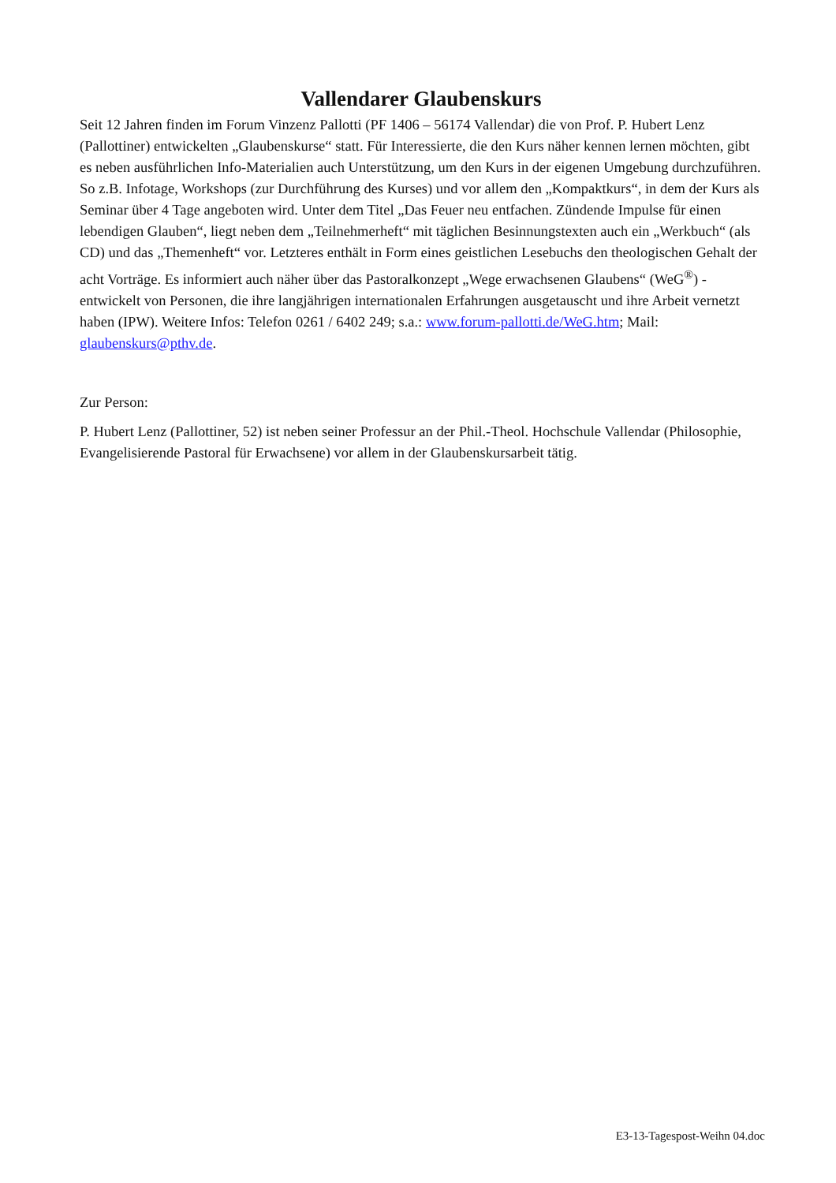Vallendarer Glaubenskurs
Seit 12 Jahren finden im Forum Vinzenz Pallotti (PF 1406 – 56174 Vallendar) die von Prof. P. Hubert Lenz (Pallottiner) entwickelten „Glaubenskurse“ statt. Für Interessierte, die den Kurs näher kennen lernen möchten, gibt es neben ausführlichen Info-Materialien auch Unterstützung, um den Kurs in der eigenen Umgebung durchzuführen. So z.B. Infotage, Workshops (zur Durchführung des Kurses) und vor allem den „Kompaktkurs“, in dem der Kurs als Seminar über 4 Tage angeboten wird. Unter dem Titel „Das Feuer neu entfachen. Zündende Impulse für einen lebendigen Glauben“, liegt neben dem „Teilnehmerheft“ mit täglichen Besinnungstexten auch ein „Werkbuch“ (als CD) und das „Themenheft“ vor. Letzteres enthält in Form eines geistlichen Lesebuchs den theologischen Gehalt der acht Vorträge. Es informiert auch näher über das Pastoralkonzept „Wege erwachsenen Glaubens“ (WeG<sup>®</sup>) - entwickelt von Personen, die ihre langjährigen internationalen Erfahrungen ausgetauscht und ihre Arbeit vernetzt haben (IPW). Weitere Infos: Telefon 0261 / 6402 249; s.a.: www.forum-pallotti.de/WeG.htm; Mail: glaubenskurs@pthv.de.
Zur Person:
P. Hubert Lenz (Pallottiner, 52) ist neben seiner Professur an der Phil.-Theol. Hochschule Vallendar (Philosophie, Evangelisierende Pastoral für Erwachsene) vor allem in der Glaubenskursarbeit tätig.
E3-13-Tagespost-Weihn 04.doc